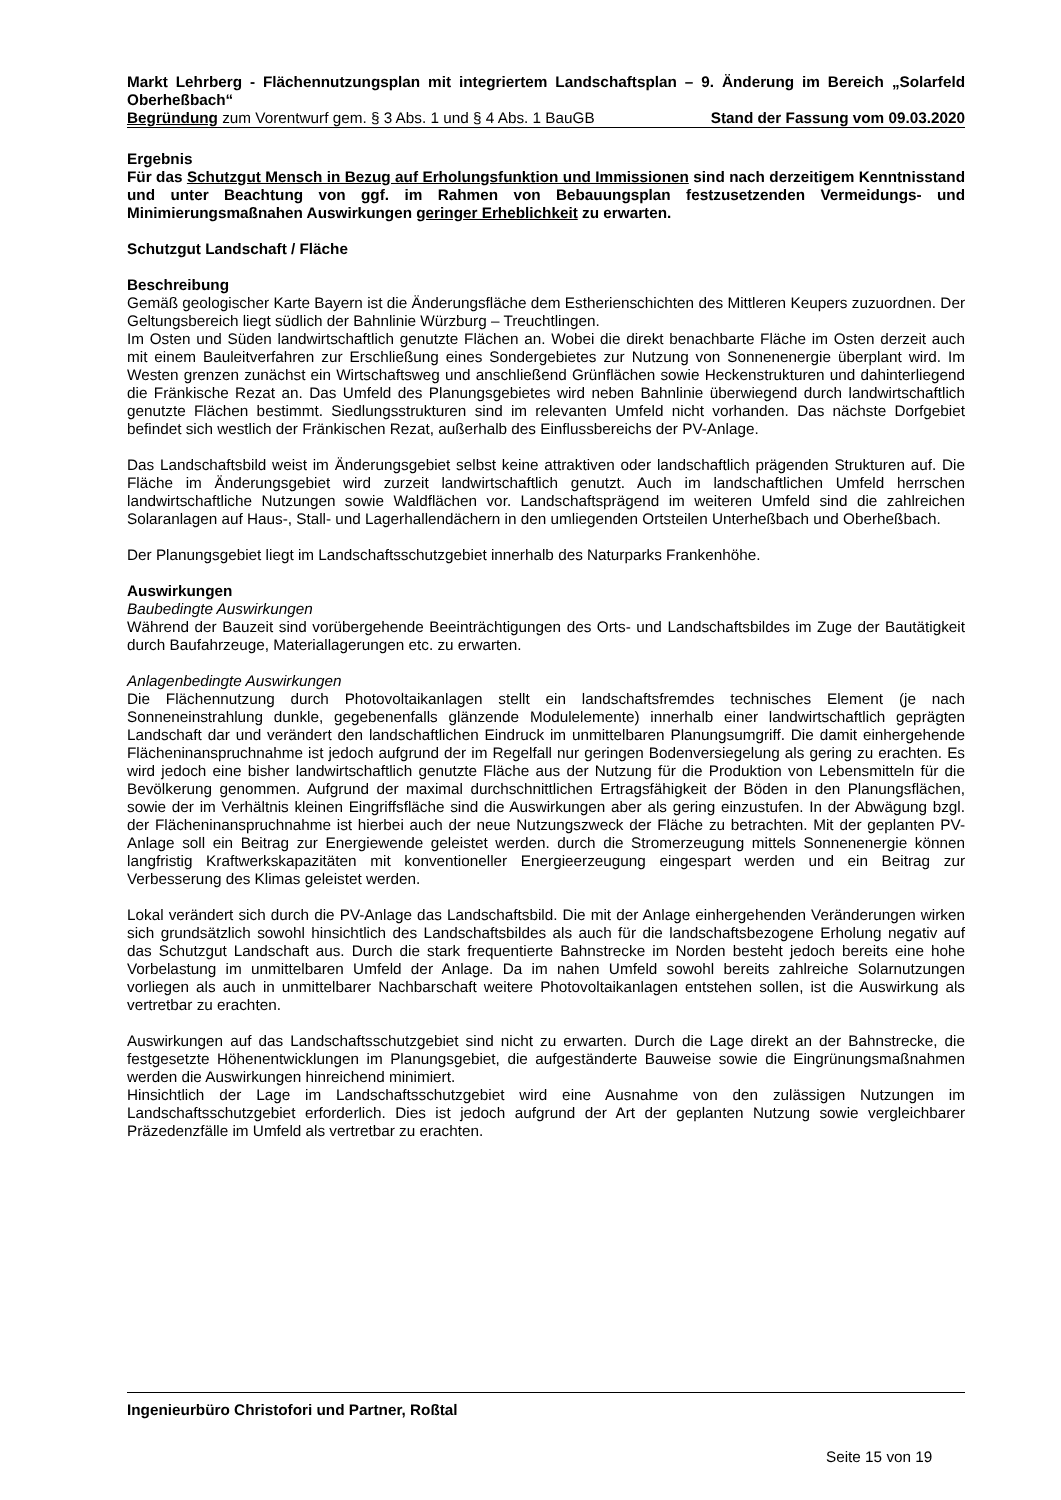Markt Lehrberg - Flächennutzungsplan mit integriertem Landschaftsplan – 9. Änderung im Bereich „Solarfeld Oberheßbach“
Begründung zum Vorentwurf gem. § 3 Abs. 1 und § 4 Abs. 1 BauGB Stand der Fassung vom 09.03.2020
Ergebnis
Für das Schutzgut Mensch in Bezug auf Erholungsfunktion und Immissionen sind nach derzeitigem Kenntnisstand und unter Beachtung von ggf. im Rahmen von Bebauungsplan festzusetzenden Vermeidungs- und Minimierungsmaßnahen Auswirkungen geringer Erheblichkeit zu erwarten.
Schutzgut Landschaft / Fläche
Beschreibung
Gemäß geologischer Karte Bayern ist die Änderungsfläche dem Estherienschichten des Mittleren Keupers zuzuordnen. Der Geltungsbereich liegt südlich der Bahnlinie Würzburg – Treuchtlingen.
Im Osten und Süden landwirtschaftlich genutzte Flächen an. Wobei die direkt benachbarte Fläche im Osten derzeit auch mit einem Bauleitverfahren zur Erschließung eines Sondergebietes zur Nutzung von Sonnenenergie überplant wird. Im Westen grenzen zunächst ein Wirtschaftsweg und anschließend Grünflächen sowie Heckenstrukturen und dahinterliegend die Fränkische Rezat an. Das Umfeld des Planungsgebietes wird neben Bahnlinie überwiegend durch landwirtschaftlich genutzte Flächen bestimmt. Siedlungsstrukturen sind im relevanten Umfeld nicht vorhanden. Das nächste Dorfgebiet befindet sich westlich der Fränkischen Rezat, außerhalb des Einflussbereichs der PV-Anlage.
Das Landschaftsbild weist im Änderungsgebiet selbst keine attraktiven oder landschaftlich prägenden Strukturen auf. Die Fläche im Änderungsgebiet wird zurzeit landwirtschaftlich genutzt. Auch im landschaftlichen Umfeld herrschen landwirtschaftliche Nutzungen sowie Waldflächen vor. Landschaftsprägend im weiteren Umfeld sind die zahlreichen Solaranlagen auf Haus-, Stall- und Lagerhallendächern in den umliegenden Ortsteilen Unterheßbach und Oberheßbach.
Der Planungsgebiet liegt im Landschaftsschutzgebiet innerhalb des Naturparks Frankenhöhe.
Auswirkungen
Baubedingte Auswirkungen
Während der Bauzeit sind vorübergehende Beeinträchtigungen des Orts- und Landschaftsbildes im Zuge der Bautätigkeit durch Baufahrzeuge, Materiallagerungen etc. zu erwarten.
Anlagenbedingte Auswirkungen
Die Flächennutzung durch Photovoltaikanlagen stellt ein landschaftsfremdes technisches Element (je nach Sonneneinstrahlung dunkle, gegebenenfalls glänzende Modulelemente) innerhalb einer landwirtschaftlich geprägten Landschaft dar und verändert den landschaftlichen Eindruck im unmittelbaren Planungsumgriff. Die damit einhergehende Flächeninanspruchnahme ist jedoch aufgrund der im Regelfall nur geringen Bodenversiegelung als gering zu erachten. Es wird jedoch eine bisher landwirtschaftlich genutzte Fläche aus der Nutzung für die Produktion von Lebensmitteln für die Bevölkerung genommen. Aufgrund der maximal durchschnittlichen Ertragsfähigkeit der Böden in den Planungsflächen, sowie der im Verhältnis kleinen Eingriffsfläche sind die Auswirkungen aber als gering einzustufen. In der Abwägung bzgl. der Flächeninanspruchnahme ist hierbei auch der neue Nutzungszweck der Fläche zu betrachten. Mit der geplanten PV-Anlage soll ein Beitrag zur Energiewende geleistet werden. durch die Stromerzeugung mittels Sonnenenergie können langfristig Kraftwerkskapazitäten mit konventioneller Energieerzeugung eingespart werden und ein Beitrag zur Verbesserung des Klimas geleistet werden.
Lokal verändert sich durch die PV-Anlage das Landschaftsbild. Die mit der Anlage einhergehenden Veränderungen wirken sich grundsätzlich sowohl hinsichtlich des Landschaftsbildes als auch für die landschaftsbezogene Erholung negativ auf das Schutzgut Landschaft aus. Durch die stark frequentierte Bahnstrecke im Norden besteht jedoch bereits eine hohe Vorbelastung im unmittelbaren Umfeld der Anlage. Da im nahen Umfeld sowohl bereits zahlreiche Solarnutzungen vorliegen als auch in unmittelbarer Nachbarschaft weitere Photovoltaikanlagen entstehen sollen, ist die Auswirkung als vertretbar zu erachten.
Auswirkungen auf das Landschaftsschutzgebiet sind nicht zu erwarten. Durch die Lage direkt an der Bahnstrecke, die festgesetzte Höhenentwicklungen im Planungsgebiet, die aufgeständerte Bauweise sowie die Eingrünungsmaßnahmen werden die Auswirkungen hinreichend minimiert.
Hinsichtlich der Lage im Landschaftsschutzgebiet wird eine Ausnahme von den zulässigen Nutzungen im Landschaftsschutzgebiet erforderlich. Dies ist jedoch aufgrund der Art der geplanten Nutzung sowie vergleichbarer Präzedenzfälle im Umfeld als vertretbar zu erachten.
Ingenieurbüro Christofori und Partner, Roßtal
Seite 15 von 19